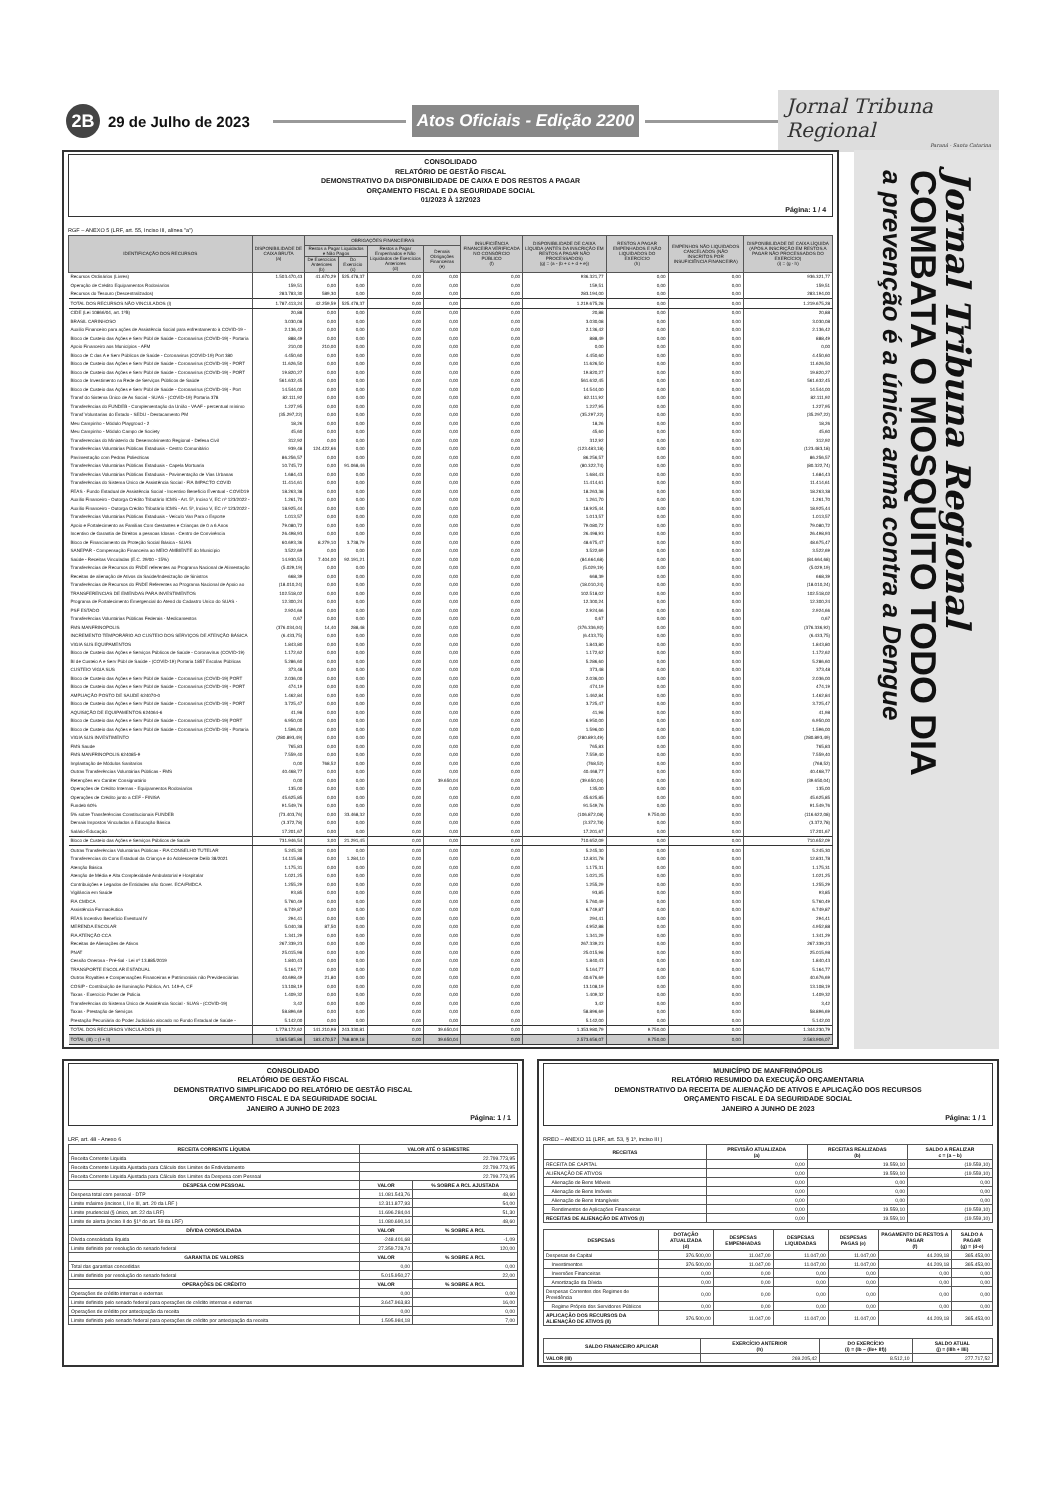2B
29 de Julho de 2023
Atos Oficiais - Edição 2200
Jornal Tribuna Regional
Paraná - Santa Catarina
CONSOLIDADO
RELATÓRIO DE GESTÃO FISCAL
DEMONSTRATIVO DA DISPONIBILIDADE DE CAIXA E DOS RESTOS A PAGAR
ORÇAMENTO FISCAL E DA SEGURIDADE SOCIAL
01/2023 À 12/2023
Página: 1 / 4
RGF – ANEXO 5 (LRF, art. 55, Inciso III, alínea "a")
| IDENTIFICAÇÃO DOS RECURSOS | DISPONIBILIDADE DE CAIXA BRUTA (a) | OBRIGAÇÕES FINANCEIRAS | | | | INSUFICIÊNCIA FINANCEIRA VERIFICADA NO CONSÓRCIO PÚBLICO (f) | DISPONIBILIDADE DE CAIXA LÍQUIDA (ANTES DA INSCRIÇÃO EM RESTOS A PAGAR NÃO PROCESSADOS) (g) = (a - (b + c + d + e)) | RESTOS A PAGAR EMPENHADOS E NÃO LIQUIDADOS DO EXERCÍCIO (h) | EMPENHOS NÃO LIQUIDADOS CANCELADOS (NÃO INSCRITOS POR INSUFICIÊNCIA FINANCEIRA) | DISPONIBILIDADE DE CAIXA LÍQUIDA (APÓS A INSCRIÇÃO EM RESTOS A PAGAR NÃO PROCESSADOS DO EXERCÍCIO) (i) = (g - h) |
| --- | --- | --- | --- | --- | --- | --- | --- | --- | --- | --- |
| | | Restos a Pagar Liquidados e Não Pagos | | Restos a Pagar Empenhados e Não Liquidados de Exercícios Anteriores (d) | Demais Obrigações Financeiras (e) | | | | | |
| | | De Exercícios Anteriores (b) | Do Exercício (c) | | | | | | | |
| Recursos Ordinários (Livres) | 1.503.470,43 | 41.670,29 | 525.478,37 | 0,00 | 0,00 | 0,00 | 936.321,77 | 0,00 | 0,00 | 936.321,77 |
| Operação de Crédito Equipamentos Rodoviarios | 159,51 | 0,00 | 0,00 | 0,00 | 0,00 | 0,00 | 159,51 | 0,00 | 0,00 | 159,51 |
| Recursos do Tesouro (Descentralizados) | 283.783,30 | 589,30 | 0,00 | 0,00 | 0,00 | 0,00 | 283.194,00 | 0,00 | 0,00 | 283.194,00 |
| TOTAL DOS RECURSOS NÃO VINCULADOS (I) | 1.787.413,24 | 42.259,59 | 525.478,37 | 0,00 | 0,00 | 0,00 | 1.219.675,28 | 0,00 | 0,00 | 1.219.675,28 |
| CIDE (Lei 10866/04, art. 1ºB) | 20,88 | 0,00 | 0,00 | 0,00 | 0,00 | 0,00 | 20,88 | 0,00 | 0,00 | 20,88 |
| BRASIL CARINHOSO | 3.030,08 | 0,00 | 0,00 | 0,00 | 0,00 | 0,00 | 3.030,08 | 0,00 | 0,00 | 3.030,08 |
| Auxilio Financeiro para ações de Assistência Social para enfrentamento à COVID-19 - | 2.136,42 | 0,00 | 0,00 | 0,00 | 0,00 | 0,00 | 2.136,42 | 0,00 | 0,00 | 2.136,42 |
| Bloco de Custeio das Ações e Serv Públ de Saúde - Coronavírus (COVID-19) - Portaria | 888,49 | 0,00 | 0,00 | 0,00 | 0,00 | 0,00 | 888,49 | 0,00 | 0,00 | 888,49 |
| Apoio Financeiro aos Municípios - AFM | 210,00 | 210,00 | 0,00 | 0,00 | 0,00 | 0,00 | 0,00 | 0,00 | 0,00 | 0,00 |
| Bloco de C das A e Serv Públicos de Saúde - Coronavirus (COVID-19) Port 380 | 4.450,60 | 0,00 | 0,00 | 0,00 | 0,00 | 0,00 | 4.450,60 | 0,00 | 0,00 | 4.450,60 |
| Bloco de Custeio das Ações e Serv Públ de Saúde - Coronavírus (COVID-19) - PORT | 11.626,50 | 0,00 | 0,00 | 0,00 | 0,00 | 0,00 | 11.626,50 | 0,00 | 0,00 | 11.626,50 |
| Bloco de Custeio das Ações e Serv Públ de Saúde - Coronavírus (COVID-19) - PORT | 19.820,27 | 0,00 | 0,00 | 0,00 | 0,00 | 0,00 | 19.820,27 | 0,00 | 0,00 | 19.820,27 |
| Bloco de Investimento na Rede de Serviços Públicos de Saúde | 561.632,45 | 0,00 | 0,00 | 0,00 | 0,00 | 0,00 | 561.632,45 | 0,00 | 0,00 | 561.632,45 |
| Bloco de Custeio das Ações e Serv Públ de Saúde - Coronavírus (COVID-19) - Port | 14.544,00 | 0,00 | 0,00 | 0,00 | 0,00 | 0,00 | 14.544,00 | 0,00 | 0,00 | 14.544,00 |
| Transf do Sistema Único de As Social - SUAS - (COVID-19) Portaria 378 | 82.111,92 | 0,00 | 0,00 | 0,00 | 0,00 | 0,00 | 82.111,92 | 0,00 | 0,00 | 82.111,92 |
| Transferências do FUNDEB - Complementação da União - VAAF - percentual mínimo | 1.227,95 | 0,00 | 0,00 | 0,00 | 0,00 | 0,00 | 1.227,95 | 0,00 | 0,00 | 1.227,95 |
| Transf Voluntarias do Estado - SEDU - Destacamento PM | (35.297,22) | 0,00 | 0,00 | 0,00 | 0,00 | 0,00 | (35.297,22) | 0,00 | 0,00 | (35.297,22) |
| Meu Campinho - Módulo Playgroud - 2 | 18,26 | 0,00 | 0,00 | 0,00 | 0,00 | 0,00 | 18,26 | 0,00 | 0,00 | 18,26 |
| Meu Campinho - Módulo Campo de Society | 45,60 | 0,00 | 0,00 | 0,00 | 0,00 | 0,00 | 45,60 | 0,00 | 0,00 | 45,60 |
| Transferencias do Ministerio do Desenvolvimento Regional - Defesa Civil | 312,92 | 0,00 | 0,00 | 0,00 | 0,00 | 0,00 | 312,92 | 0,00 | 0,00 | 312,92 |
| Transferências Voluntárias Públicas Estaduais - Centro Comunitário | 939,48 | 124.422,66 | 0,00 | 0,00 | 0,00 | 0,00 | (123.483,18) | 0,00 | 0,00 | (123.483,18) |
| Pavimentação com Pedras Poliedricas | 86.256,57 | 0,00 | 0,00 | 0,00 | 0,00 | 0,00 | 86.256,57 | 0,00 | 0,00 | 86.256,57 |
| Transferências Voluntárias Públicas Estaduais - Capela Mortuaria | 10.745,72 | 0,00 | 91.068,46 | 0,00 | 0,00 | 0,00 | (80.322,74) | 0,00 | 0,00 | (80.322,74) |
| Transferências Voluntárias Públicas Estaduais - Pavimentação de Vias Urbanas | 1.684,43 | 0,00 | 0,00 | 0,00 | 0,00 | 0,00 | 1.684,43 | 0,00 | 0,00 | 1.684,43 |
| Transferências do Sistema Único de Assistência Social - FIA IMPACTO COVID | 11.414,61 | 0,00 | 0,00 | 0,00 | 0,00 | 0,00 | 11.414,61 | 0,00 | 0,00 | 11.414,61 |
| FEAS - Fundo Estadual de Assistência Social - Incentivo Benefício Eventual - COVID19 | 18.263,38 | 0,00 | 0,00 | 0,00 | 0,00 | 0,00 | 18.263,38 | 0,00 | 0,00 | 18.263,38 |
| Auxílio Financeiro - Outorga Crédito Tributário ICMS - Art. 5º, Inciso V, EC nº 123/2022 - | 1.261,70 | 0,00 | 0,00 | 0,00 | 0,00 | 0,00 | 1.261,70 | 0,00 | 0,00 | 1.261,70 |
| Auxílio Financeiro - Outorga Crédito Tributário ICMS - Art. 5º, Inciso V, EC nº 123/2022 - | 18.925,44 | 0,00 | 0,00 | 0,00 | 0,00 | 0,00 | 18.925,44 | 0,00 | 0,00 | 18.925,44 |
| Transferências Voluntárias Públicas Estaduais - Veículo Van Para o Esporte | 1.013,57 | 0,00 | 0,00 | 0,00 | 0,00 | 0,00 | 1.013,57 | 0,00 | 0,00 | 1.013,57 |
| Apoio e Fortalecimento as Familias Com Gestantes e Crianças de 0 a 6 Anos | 79.080,72 | 0,00 | 0,00 | 0,00 | 0,00 | 0,00 | 79.080,72 | 0,00 | 0,00 | 79.080,72 |
| Incentivo de Garantia de Direitos a pessoas Idosas - Centro de Convivência | 26.498,93 | 0,00 | 0,00 | 0,00 | 0,00 | 0,00 | 26.498,93 | 0,00 | 0,00 | 26.498,93 |
| Bloco de Financiamento da Proteção Social Básica - SUAS | 60.693,36 | 8.279,10 | 3.738,79 | 0,00 | 0,00 | 0,00 | 48.675,47 | 0,00 | 0,00 | 48.675,47 |
| SANEPAR - Compensação Financeira ao MEIO AMBIENTE do Município | 3.522,69 | 0,00 | 0,00 | 0,00 | 0,00 | 0,00 | 3.522,69 | 0,00 | 0,00 | 3.522,69 |
| Saúde - Receitas Vinculadas (E.C. 29/00 - 15%) | 14.930,53 | 7.404,00 | 92.191,21 | 0,00 | 0,00 | 0,00 | (84.664,68) | 0,00 | 0,00 | (84.664,68) |
| Transferências de Recursos do FNDE referentes ao Programa Nacional de Alimentação | (5.029,19) | 0,00 | 0,00 | 0,00 | 0,00 | 0,00 | (5.029,19) | 0,00 | 0,00 | (5.029,19) |
| Receitas de alienação de Ativos da Saúde/Indenização de Sinistros | 668,39 | 0,00 | 0,00 | 0,00 | 0,00 | 0,00 | 668,39 | 0,00 | 0,00 | 668,39 |
| Transferências de Recursos do FNDE Referentes ao Programa Nacional de Apoio ao | (18.010,24) | 0,00 | 0,00 | 0,00 | 0,00 | 0,00 | (18.010,24) | 0,00 | 0,00 | (18.010,24) |
| TRANSFERENCIAS DE EMENDAS PARA INVESTIMENTOS | 102.518,02 | 0,00 | 0,00 | 0,00 | 0,00 | 0,00 | 102.518,02 | 0,00 | 0,00 | 102.518,02 |
| Programa de Fortalecimento Emergencial do Atend do Cadastro Unico do SUAS - | 12.300,24 | 0,00 | 0,00 | 0,00 | 0,00 | 0,00 | 12.300,24 | 0,00 | 0,00 | 12.300,24 |
| PSF ESTADO | 2.924,66 | 0,00 | 0,00 | 0,00 | 0,00 | 0,00 | 2.924,66 | 0,00 | 0,00 | 2.924,66 |
| Transferências Voluntárias Públicas Federais - Medicamentos | 0,67 | 0,00 | 0,00 | 0,00 | 0,00 | 0,00 | 0,67 | 0,00 | 0,00 | 0,67 |
| FMS MANFRINOPOLIS | (376.034,04) | 14,40 | 288,48 | 0,00 | 0,00 | 0,00 | (376.336,92) | 0,00 | 0,00 | (376.336,92) |
| INCREMENTO TEMPORÁRIO AO CUSTEIO DOS SERVIÇOS DE ATENÇÃO BÁSICA | (6.433,75) | 0,00 | 0,00 | 0,00 | 0,00 | 0,00 | (6.433,75) | 0,00 | 0,00 | (6.433,75) |
| VIGIA SUS EQUIPAMENTOS | 1.843,80 | 0,00 | 0,00 | 0,00 | 0,00 | 0,00 | 1.843,80 | 0,00 | 0,00 | 1.843,80 |
| Bloco de Custeio das Ações e Serviços Públicos de Saúde - Coronavírus (COVID-19) | 1.172,62 | 0,00 | 0,00 | 0,00 | 0,00 | 0,00 | 1.172,62 | 0,00 | 0,00 | 1.172,62 |
| Bl de Custeio A e Serv Públ de Saúde - (COVID-19) Portaria 1857 Escolas Públicas | 5.286,60 | 0,00 | 0,00 | 0,00 | 0,00 | 0,00 | 5.286,60 | 0,00 | 0,00 | 5.286,60 |
| CUSTEIO VIGIA SUS | 373,48 | 0,00 | 0,00 | 0,00 | 0,00 | 0,00 | 373,48 | 0,00 | 0,00 | 373,48 |
| Bloco de Custeio das Ações e Serv Públ de Saúde - Coronavírus (COVID-19) PORT | 2.036,00 | 0,00 | 0,00 | 0,00 | 0,00 | 0,00 | 2.036,00 | 0,00 | 0,00 | 2.036,00 |
| Bloco de Custeio das Ações e Serv Públ de Saúde - Coronavírus (COVID-19) - PORT | 474,19 | 0,00 | 0,00 | 0,00 | 0,00 | 0,00 | 474,19 | 0,00 | 0,00 | 474,19 |
| AMPLIAÇÃO POSTO DE SAUDE 624070-0 | 1.462,84 | 0,00 | 0,00 | 0,00 | 0,00 | 0,00 | 1.462,84 | 0,00 | 0,00 | 1.462,84 |
| Bloco de Custeio das Ações e Serv Públ de Saúde - Coronavírus (COVID-19) - PORT | 3.725,47 | 0,00 | 0,00 | 0,00 | 0,00 | 0,00 | 3.725,47 | 0,00 | 0,00 | 3.725,47 |
| AQUISIÇÃO DE EQUIPAMENTOS 624064-6 | 41,98 | 0,00 | 0,00 | 0,00 | 0,00 | 0,00 | 41,98 | 0,00 | 0,00 | 41,98 |
| Bloco de Custeio das Ações e Serv Públ de Saúde - Coronavírus (COVID-19) PORT | 6.950,00 | 0,00 | 0,00 | 0,00 | 0,00 | 0,00 | 6.950,00 | 0,00 | 0,00 | 6.950,00 |
| Bloco de Custeio das Ações e Serv Públ de Saúde - Coronavírus (COVID-19) - Portaria | 1.596,00 | 0,00 | 0,00 | 0,00 | 0,00 | 0,00 | 1.596,00 | 0,00 | 0,00 | 1.596,00 |
| VIGIA SUS INVESTIMENTO | (280.893,49) | 0,00 | 0,00 | 0,00 | 0,00 | 0,00 | (280.893,49) | 0,00 | 0,00 | (280.893,49) |
| FMS Saude | 765,83 | 0,00 | 0,00 | 0,00 | 0,00 | 0,00 | 765,83 | 0,00 | 0,00 | 765,83 |
| FMS MANFRINOPOLIS 624085-9 | 7.559,40 | 0,00 | 0,00 | 0,00 | 0,00 | 0,00 | 7.559,40 | 0,00 | 0,00 | 7.559,40 |
| Implantação de Módulos Sanitarios | 0,00 | 768,52 | 0,00 | 0,00 | 0,00 | 0,00 | (768,52) | 0,00 | 0,00 | (768,52) |
| Outras Transferências Voluntárias Públicas - FMS | 40.468,77 | 0,00 | 0,00 | 0,00 | 0,00 | 0,00 | 40.468,77 | 0,00 | 0,00 | 40.468,77 |
| Retenções em Caráter Consignatário | 0,00 | 0,00 | 0,00 | 0,00 | 39.650,04 | 0,00 | (39.650,04) | 0,00 | 0,00 | (39.650,04) |
| Operações de Crédito Internas - Equipamentos Rodoviarios | 135,00 | 0,00 | 0,00 | 0,00 | 0,00 | 0,00 | 135,00 | 0,00 | 0,00 | 135,00 |
| Operações de Crédito junto a CEF - FINISA | 45.625,85 | 0,00 | 0,00 | 0,00 | 0,00 | 0,00 | 45.625,85 | 0,00 | 0,00 | 45.625,85 |
| Fundeb 60% | 91.549,76 | 0,00 | 0,00 | 0,00 | 0,00 | 0,00 | 91.549,76 | 0,00 | 0,00 | 91.549,76 |
| 5% sobre Transferências Constitucionais FUNDEB | (73.403,76) | 0,00 | 33.468,32 | 0,00 | 0,00 | 0,00 | (106.872,08) | 9.750,00 | 0,00 | (116.622,08) |
| Demais Impostos Vinculados à Educação Básica | (3.372,78) | 0,00 | 0,00 | 0,00 | 0,00 | 0,00 | (3.372,78) | 0,00 | 0,00 | (3.372,78) |
| Salário-Educação | 17.201,67 | 0,00 | 0,00 | 0,00 | 0,00 | 0,00 | 17.201,67 | 0,00 | 0,00 | 17.201,67 |
| Bloco de Custeio das Ações e Serviços Públicos de Saúde | 731.946,54 | 3,00 | 21.291,45 | 0,00 | 0,00 | 0,00 | 710.652,09 | 0,00 | 0,00 | 710.652,09 |
| Outras Transferências Voluntárias Públicas - FIA CONSELHO TUTELAR | 5.245,30 | 0,00 | 0,00 | 0,00 | 0,00 | 0,00 | 5.245,30 | 0,00 | 0,00 | 5.245,30 |
| Transferencias do Cons Estadual da Criança e do Adolescente Delib 38/2021 | 14.115,88 | 0,00 | 1.284,10 | 0,00 | 0,00 | 0,00 | 12.831,78 | 0,00 | 0,00 | 12.831,78 |
| Atenção Básica | 1.175,31 | 0,00 | 0,00 | 0,00 | 0,00 | 0,00 | 1.175,31 | 0,00 | 0,00 | 1.175,31 |
| Atenção de Média e Alta Complexidade Ambulatorial e Hospitalar | 1.021,25 | 0,00 | 0,00 | 0,00 | 0,00 | 0,00 | 1.021,25 | 0,00 | 0,00 | 1.021,25 |
| Contribuições e Legados de Entidades não Gover. ECA/FMDCA | 1.255,29 | 0,00 | 0,00 | 0,00 | 0,00 | 0,00 | 1.255,29 | 0,00 | 0,00 | 1.255,29 |
| Vigilância em Saúde | 93,85 | 0,00 | 0,00 | 0,00 | 0,00 | 0,00 | 93,85 | 0,00 | 0,00 | 93,85 |
| FIA CMDCA | 5.760,49 | 0,00 | 0,00 | 0,00 | 0,00 | 0,00 | 5.760,49 | 0,00 | 0,00 | 5.760,49 |
| Assistência Farmacêutica | 6.749,87 | 0,00 | 0,00 | 0,00 | 0,00 | 0,00 | 6.749,87 | 0,00 | 0,00 | 6.749,87 |
| FEAS Incentivo Benefício Eventual IV | 294,41 | 0,00 | 0,00 | 0,00 | 0,00 | 0,00 | 294,41 | 0,00 | 0,00 | 294,41 |
| MERENDA ESCOLAR | 5.040,38 | 87,50 | 0,00 | 0,00 | 0,00 | 0,00 | 4.952,88 | 0,00 | 0,00 | 4.952,88 |
| FIA ATENÇÃO CCA | 1.341,29 | 0,00 | 0,00 | 0,00 | 0,00 | 0,00 | 1.341,29 | 0,00 | 0,00 | 1.341,29 |
| Receitas de Alienações de Ativos | 267.339,23 | 0,00 | 0,00 | 0,00 | 0,00 | 0,00 | 267.339,23 | 0,00 | 0,00 | 267.339,23 |
| PNAT | 25.015,98 | 0,00 | 0,00 | 0,00 | 0,00 | 0,00 | 25.015,98 | 0,00 | 0,00 | 25.015,98 |
| Cessão Onerosa - Pré-Sal - Lei nº 13.885/2019 | 1.840,43 | 0,00 | 0,00 | 0,00 | 0,00 | 0,00 | 1.840,43 | 0,00 | 0,00 | 1.840,43 |
| TRANSPORTE ESCOLAR ESTADUAL | 5.164,77 | 0,00 | 0,00 | 0,00 | 0,00 | 0,00 | 5.164,77 | 0,00 | 0,00 | 5.164,77 |
| Outros Royalties e Compensações Financeiras e Patrimoniais não Previdenciárias | 40.698,49 | 21,80 | 0,00 | 0,00 | 0,00 | 0,00 | 40.676,69 | 0,00 | 0,00 | 40.676,69 |
| COSIP - Contribuição de Iluminação Pública, Art. 149-A, CF | 13.108,19 | 0,00 | 0,00 | 0,00 | 0,00 | 0,00 | 13.108,19 | 0,00 | 0,00 | 13.108,19 |
| Taxas - Exercício Poder de Policia | 1.409,32 | 0,00 | 0,00 | 0,00 | 0,00 | 0,00 | 1.409,32 | 0,00 | 0,00 | 1.409,32 |
| Transferências do Sistema Único de Assistência Social - SUAS - (COVID-19) | 3,42 | 0,00 | 0,00 | 0,00 | 0,00 | 0,00 | 3,42 | 0,00 | 0,00 | 3,42 |
| Taxas - Prestação de Serviços | 58.896,69 | 0,00 | 0,00 | 0,00 | 0,00 | 0,00 | 58.896,69 | 0,00 | 0,00 | 58.896,69 |
| Prestação Pecuniária do Poder Judiciário alocado no Fundo Estadual de Saúde - | 5.142,00 | 0,00 | 0,00 | 0,00 | 0,00 | 0,00 | 5.142,00 | 0,00 | 0,00 | 5.142,00 |
| TOTAL DOS RECURSOS VINCULADOS (II) | 1.778.172,62 | 141.210,98 | 243.330,81 | 0,00 | 39.650,04 | 0,00 | 1.353.980,79 | 9.750,00 | 0,00 | 1.344.230,79 |
| TOTAL (III) = (I + II) | 3.565.585,86 | 183.470,57 | 768.809,18 | 0,00 | 39.650,04 | 0,00 | 2.573.656,07 | 9.750,00 | 0,00 | 2.563.906,07 |
Jornal Tribuna Regional
COMBATA O MOSQUITO TODO DIA
a prevenção é a única arma contra a Dengue
CONSOLIDADO
RELATÓRIO DE GESTÃO FISCAL
DEMONSTRATIVO SIMPLIFICADO DO RELATÓRIO DE GESTÃO FISCAL
ORÇAMENTO FISCAL E DA SEGURIDADE SOCIAL
JANEIRO A JUNHO DE 2023
Página: 1 / 1
LRF, art. 48 - Anexo 6
| RECEITA CORRENTE LÍQUIDA | VALOR ATÉ O SEMESTRE | |
| --- | --- | --- |
| Receita Corrente Liquida | 22.799.773,95 | |
| Receita Corrente Liquida Ajustada para Cálculo dos Limites de Endividamento | 22.799.773,95 | |
| Receita Corrente Liquida Ajustada para Cálculo dos Limites da Despesa com Pessoal | 22.799.773,95 | |
| DESPESA COM PESSOAL | VALOR | % SOBRE A RCL AJUSTADA |
| Despesa total com pessoal - DTP | 11.081.543,76 | 48,60 |
| Limite máximo (incisos I, II e III, art. 20 da LRF ) | 12.311.877,93 | 54,00 |
| Limite prudencial (§ único, art. 22 da LRF) | 11.696.284,04 | 51,30 |
| Limite de alerta (inciso II do §1º do art. 59 da LRF) | 11.080.690,14 | 48,60 |
| DÍVIDA CONSOLIDADA | VALOR | % SOBRE A RCL |
| Dívida consolidada líquida | -248.401,68 | -1,09 |
| Limite definido por resolução do senado federal | 27.359.728,74 | 120,00 |
| GARANTIA DE VALORES | VALOR | % SOBRE A RCL |
| Total das garantias concedidas | 0,00 | 0,00 |
| Limite definido por resolução do senado federal | 5.015.950,27 | 22,00 |
| OPERAÇÕES DE CRÉDITO | VALOR | % SOBRE A RCL |
| Operações de crédito internas e externas | 0,00 | 0,00 |
| Limite definido pelo senado federal para operações de crédito internas e externas | 3.647.963,83 | 16,00 |
| Operações de crédito por antecipação da receita | 0,00 | 0,00 |
| Limite definido pelo senado federal para operações de crédito por antecipação da receita | 1.595.984,18 | 7,00 |
MUNICÍPIO DE MANFRINÓPOLIS
RELATÓRIO RESUMIDO DA EXECUÇÃO ORÇAMENTARIA
DEMONSTRATIVO DA RECEITA DE ALIENAÇÃO DE ATIVOS E APLICAÇÃO DOS RECURSOS
ORÇAMENTO FISCAL E DA SEGURIDADE SOCIAL
JANEIRO A JUNHO DE 2023
Página: 1 / 1
RREO – ANEXO 11 (LRF, art. 53, § 1º, inciso III )
| RECEITAS | PREVISÃO ATUALIZADA (a) | RECEITAS REALIZADAS (b) | SALDO A REALIZAR c = (a – b) |
| --- | --- | --- | --- |
| RECEITA DE CAPITAL | 0,00 | 19.559,10 | (19.559,10) |
| ALIENAÇÃO DE ATIVOS | 0,00 | 19.559,10 | (19.559,10) |
| Alienação de Bens Móveis | 0,00 | 0,00 | 0,00 |
| Alienação de Bens Imóveis | 0,00 | 0,00 | 0,00 |
| Alienação de Bens Intangíveis | 0,00 | 0,00 | 0,00 |
| Rendimentos de Aplicações Financeiras | 0,00 | 19.559,10 | (19.559,10) |
| RECEITAS DE ALIENAÇÃO DE ATIVOS (I) | 0,00 | 19.559,10 | (19.559,10) |
| DESPESAS | DOTAÇÃO ATUALIZADA (d) | DESPESAS EMPENHADAS | DESPESAS LIQUIDADAS | DESPESAS PAGAS (e) | PAGAMENTO DE RESTOS A PAGAR (f) | SALDO A PAGAR (g) = (d-e) |
| --- | --- | --- | --- | --- | --- | --- |
| Despesas de Capital | 376.500,00 | 11.047,00 | 11.047,00 | 11.047,00 | 44.209,18 | 365.453,00 |
| Investimentos | 376.500,00 | 11.047,00 | 11.047,00 | 11.047,00 | 44.209,18 | 365.453,00 |
| Inversões Financeiras | 0,00 | 0,00 | 0,00 | 0,00 | 0,00 | 0,00 |
| Amortização da Dívida | 0,00 | 0,00 | 0,00 | 0,00 | 0,00 | 0,00 |
| Despesas Correntes dos Regimes de Previdência | 0,00 | 0,00 | 0,00 | 0,00 | 0,00 | 0,00 |
| Regime Próprio dos Servidores Públicos | 0,00 | 0,00 | 0,00 | 0,00 | 0,00 | 0,00 |
| APLICAÇÃO DOS RECURSOS DA ALIENAÇÃO DE ATIVOS (II) | 376.500,00 | 11.047,00 | 11.047,00 | 11.047,00 | 44.209,18 | 365.453,00 |
| SALDO FINANCEIRO APLICAR | EXERCÍCIO ANTERIOR (h) | DO EXERCÍCIO (i) = (Ib – (IIe+ IIf)) | SALDO ATUAL (j) = (IIIh + IIIi) |
| --- | --- | --- | --- |
| VALOR (III) | 269.205,42 | 8.512,10 | 277.717,52 |